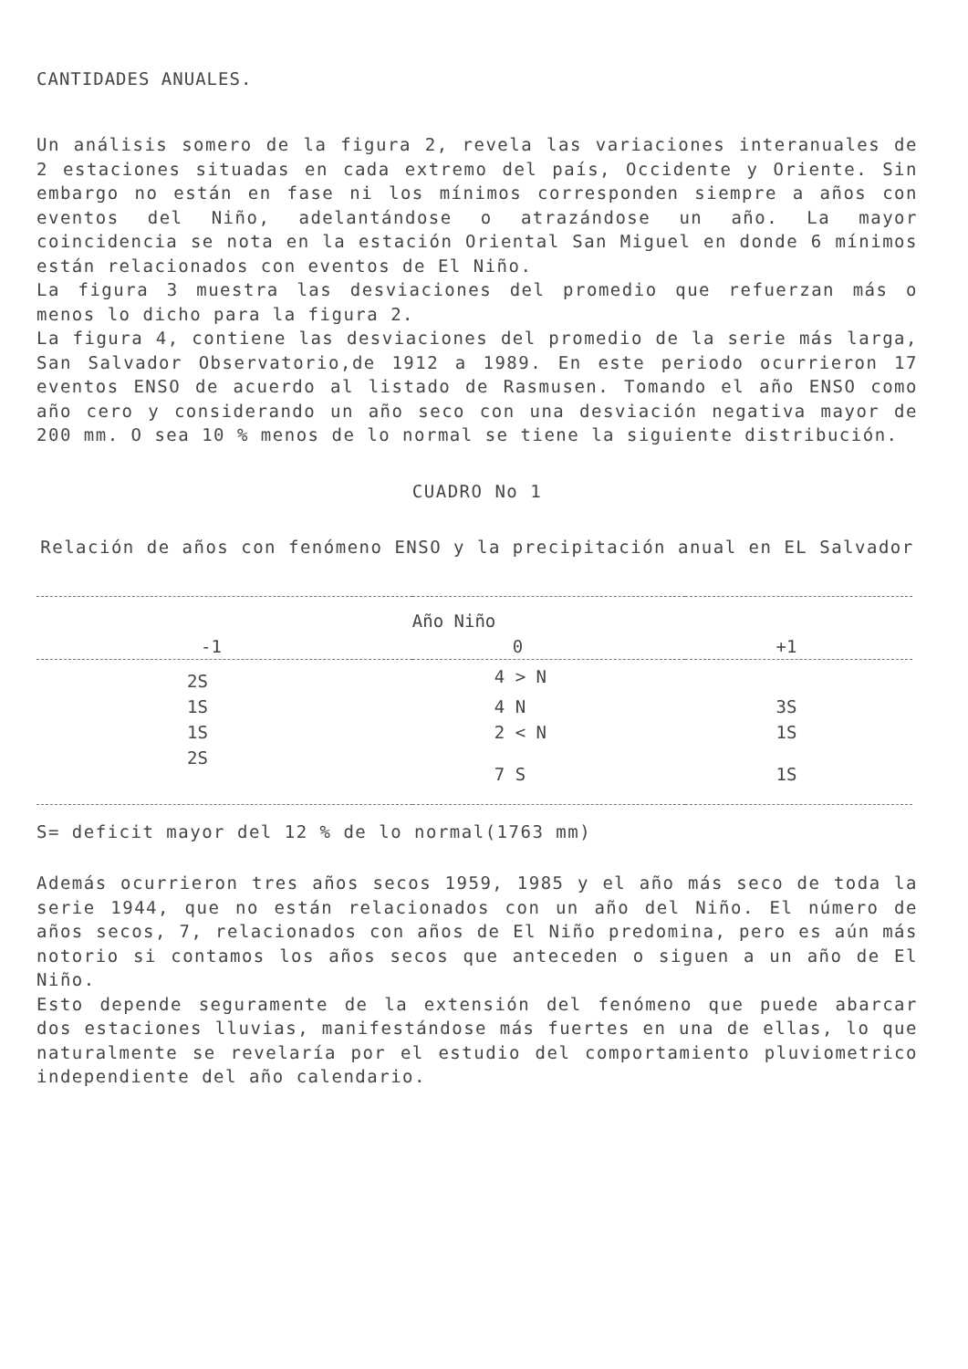CANTIDADES ANUALES.
Un análisis somero de la figura 2, revela las variaciones interanuales de 2 estaciones situadas en cada extremo del país, Occidente y Oriente. Sin embargo no están en fase ni los mínimos corresponden siempre a años con eventos del Niño, adelantándose o atrazándose un año. La mayor coincidencia se nota en la estación Oriental San Miguel en donde 6 mínimos están relacionados con eventos de El Niño.
La figura 3 muestra las desviaciones del promedio que refuerzan más o menos lo dicho para la figura 2.
La figura 4, contiene las desviaciones del promedio de la serie más larga, San Salvador Observatorio,de 1912 a 1989. En este periodo ocurrieron 17 eventos ENSO de acuerdo al listado de Rasmusen. Tomando el año ENSO como año cero y considerando un año seco con una desviación negativa mayor de 200 mm. O sea 10 % menos de lo normal se tiene la siguiente distribución.
CUADRO No 1
Relación de años con fenómeno ENSO y la precipitación anual en EL Salvador
| | Año Niño | |
| --- | --- | --- |
| -1 | 0 | +1 |
| 2S | 4 > N | |
| 1S | 4 N | 3S |
| 1S | 2 < N | 1S |
| 2S | 7 S | 1S |
S= deficit mayor del 12 % de lo normal(1763 mm)
Además ocurrieron tres años secos 1959, 1985 y el año más seco de toda la serie 1944, que no están relacionados con un año del Niño. El número de años secos, 7, relacionados con años de El Niño predomina, pero es aún más notorio si contamos los años secos que anteceden o siguen a un año de El Niño.
Esto depende seguramente de la extensión del fenómeno que puede abarcar dos estaciones lluvias, manifestándose más fuertes en una de ellas, lo que naturalmente se revelaría por el estudio del comportamiento pluviometrico independiente del año calendario.